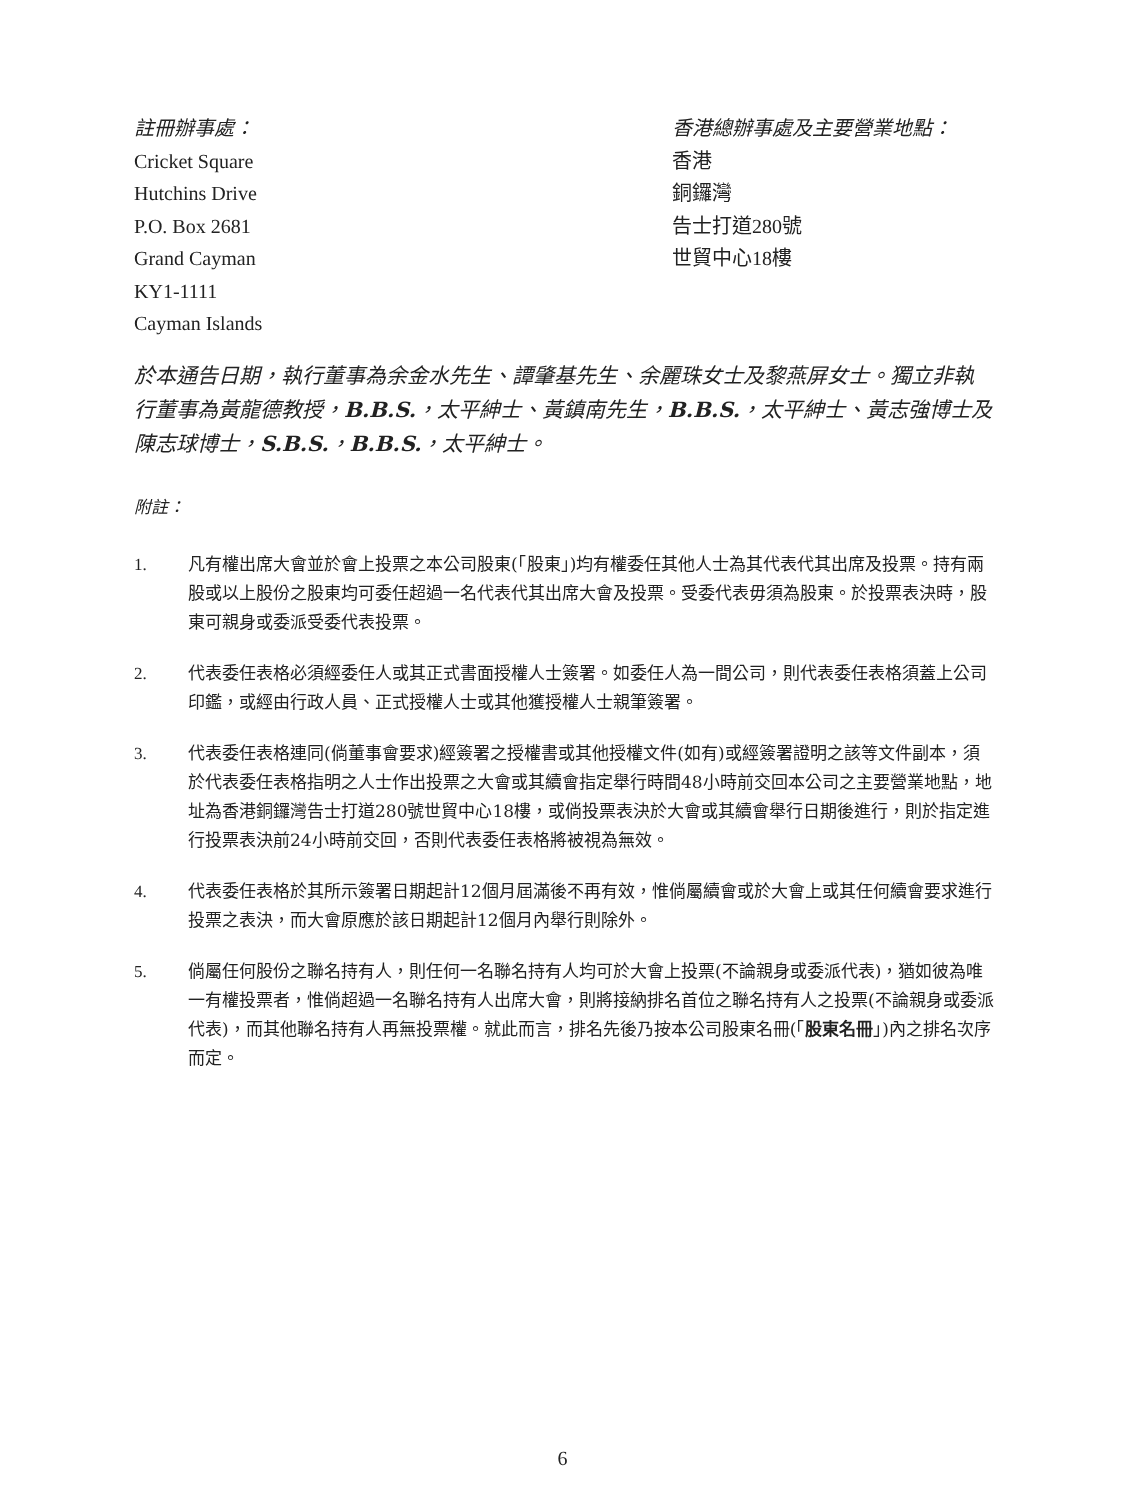註冊辦事處：
Cricket Square
Hutchins Drive
P.O. Box 2681
Grand Cayman
KY1-1111
Cayman Islands
香港總辦事處及主要營業地點：
香港
銅鑼灣
告士打道280號
世貿中心18樓
於本通告日期，執行董事為余金水先生、譚肇基先生、余麗珠女士及黎燕屏女士。獨立非執行董事為黃龍德教授，B.B.S.，太平紳士、黃鎮南先生，B.B.S.，太平紳士、黃志強博士及陳志球博士，S.B.S.，B.B.S.，太平紳士。
附註：
1. 凡有權出席大會並於會上投票之本公司股東(「股東」)均有權委任其他人士為其代表代其出席及投票。持有兩股或以上股份之股東均可委任超過一名代表代其出席大會及投票。受委代表毋須為股東。於投票表決時，股東可親身或委派受委代表投票。
2. 代表委任表格必須經委任人或其正式書面授權人士簽署。如委任人為一間公司，則代表委任表格須蓋上公司印鑑，或經由行政人員、正式授權人士或其他獲授權人士親筆簽署。
3. 代表委任表格連同(倘董事會要求)經簽署之授權書或其他授權文件(如有)或經簽署證明之該等文件副本，須於代表委任表格指明之人士作出投票之大會或其續會指定舉行時間48小時前交回本公司之主要營業地點，地址為香港銅鑼灣告士打道280號世貿中心18樓，或倘投票表決於大會或其續會舉行日期後進行，則於指定進行投票表決前24小時前交回，否則代表委任表格將被視為無效。
4. 代表委任表格於其所示簽署日期起計12個月屆滿後不再有效，惟倘屬續會或於大會上或其任何續會要求進行投票之表決，而大會原應於該日期起計12個月內舉行則除外。
5. 倘屬任何股份之聯名持有人，則任何一名聯名持有人均可於大會上投票(不論親身或委派代表)，猶如彼為唯一有權投票者，惟倘超過一名聯名持有人出席大會，則將接納排名首位之聯名持有人之投票(不論親身或委派代表)，而其他聯名持有人再無投票權。就此而言，排名先後乃按本公司股東名冊(「股東名冊」)內之排名次序而定。
6